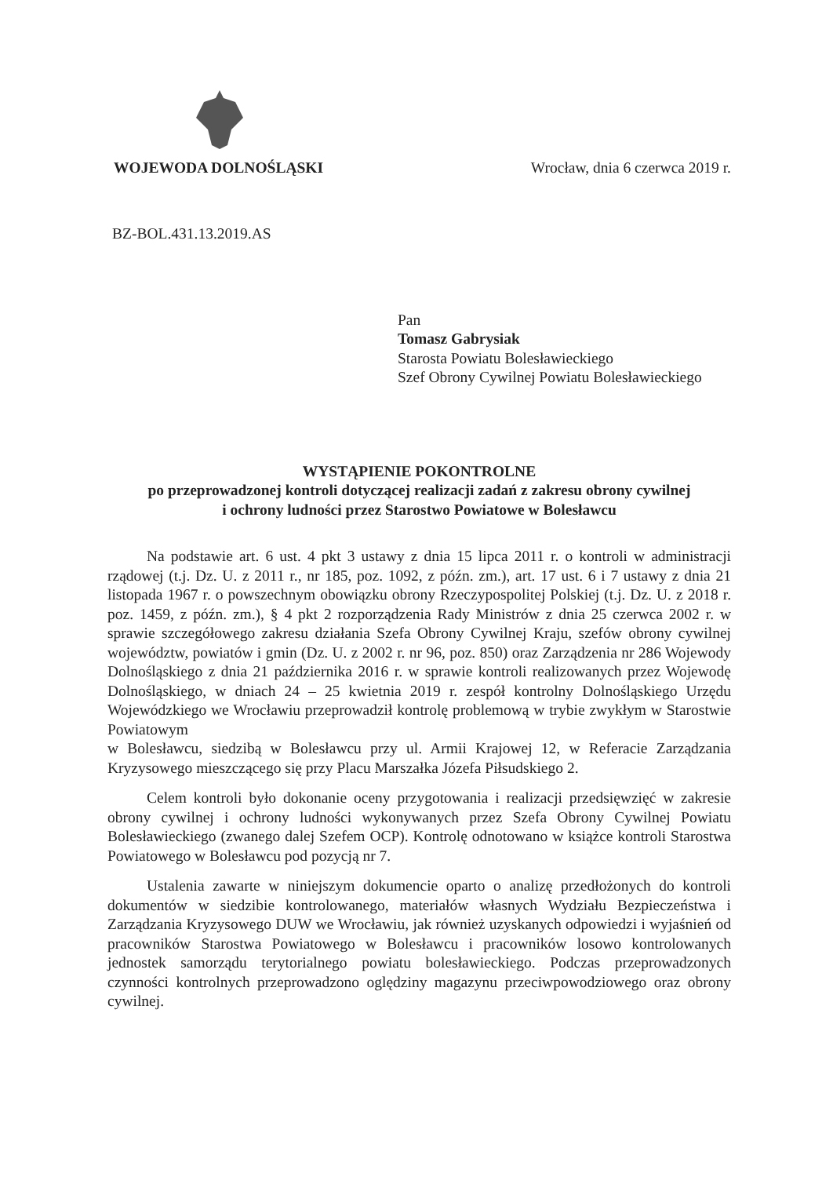WOJEWODA DOLNOŚLĄSKI
Wrocław, dnia 6 czerwca 2019 r.
BZ-BOL.431.13.2019.AS
Pan
Tomasz Gabrysiak
Starosta Powiatu Bolesławieckiego
Szef Obrony Cywilnej Powiatu Bolesławieckiego
WYSTĄPIENIE POKONTROLNE
po przeprowadzonej kontroli dotyczącej realizacji zadań z zakresu obrony cywilnej
i ochrony ludności przez Starostwo Powiatowe w Bolesławcu
Na podstawie art. 6 ust. 4 pkt 3 ustawy z dnia 15 lipca 2011 r. o kontroli w administracji rządowej (t.j. Dz. U. z 2011 r., nr 185, poz. 1092, z późn. zm.), art. 17 ust. 6 i 7 ustawy z dnia 21 listopada 1967 r. o powszechnym obowiązku obrony Rzeczypospolitej Polskiej (t.j. Dz. U. z 2018 r. poz. 1459, z późn. zm.), § 4 pkt 2 rozporządzenia Rady Ministrów z dnia 25 czerwca 2002 r. w sprawie szczegółowego zakresu działania Szefa Obrony Cywilnej Kraju, szefów obrony cywilnej województw, powiatów i gmin (Dz. U. z 2002 r. nr 96, poz. 850) oraz Zarządzenia nr 286 Wojewody Dolnośląskiego z dnia 21 października 2016 r. w sprawie kontroli realizowanych przez Wojewodę Dolnośląskiego, w dniach 24 – 25 kwietnia 2019 r. zespół kontrolny Dolnośląskiego Urzędu Wojewódzkiego we Wrocławiu przeprowadził kontrolę problemową w trybie zwykłym w Starostwie Powiatowym
w Bolesławcu, siedzibą w Bolesławcu przy ul. Armii Krajowej 12, w Referacie Zarządzania Kryzysowego mieszczącego się przy Placu Marszałka Józefa Piłsudskiego 2.
Celem kontroli było dokonanie oceny przygotowania i realizacji przedsięwzięć w zakresie obrony cywilnej i ochrony ludności wykonywanych przez Szefa Obrony Cywilnej Powiatu Bolesławieckiego (zwanego dalej Szefem OCP). Kontrolę odnotowano w książce kontroli Starostwa Powiatowego w Bolesławcu pod pozycją nr 7.
Ustalenia zawarte w niniejszym dokumencie oparto o analizę przedłożonych do kontroli dokumentów w siedzibie kontrolowanego, materiałów własnych Wydziału Bezpieczeństwa i Zarządzania Kryzysowego DUW we Wrocławiu, jak również uzyskanych odpowiedzi i wyjaśnień od pracowników Starostwa Powiatowego w Bolesławcu i pracowników losowo kontrolowanych jednostek samorządu terytorialnego powiatu bolesławieckiego. Podczas przeprowadzonych czynności kontrolnych przeprowadzono oględziny magazynu przeciwpowodziowego oraz obrony cywilnej.